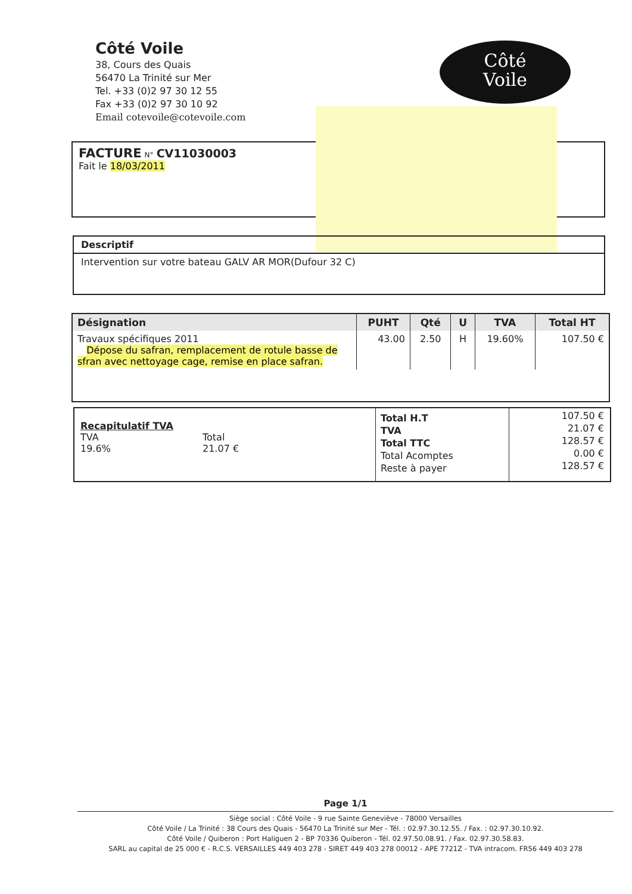Côté Voile
38, Cours des Quais
56470 La Trinité sur Mer
Tel. +33 (0)2 97 30 12 55
Fax +33 (0)2 97 30 10 92
Email cotevoile@cotevoile.com
Côté
Voile
FACTURE N° CV11030003
Fait le 18/03/2011
Descriptif
Intervention sur votre bateau GALV AR MOR(Dufour 32 C)
| Désignation | PUHT | Qté | U | TVA | Total HT |
| --- | --- | --- | --- | --- | --- |
| Travaux spécifiques 2011 Dépose du safran, remplacement de rotule basse de sfran avec nettoyage cage, remise en place safran. | 43.00 | 2.50 | H | 19.60% | 107.50 € |
Recapitulatif TVA
TVA
19.6%
Total
21.07 €
Total H.T
TVA
Total TTC
Total Acomptes
Reste à payer
107.50 €
21.07 €
128.57 €
0.00 €
128.57 €
Page 1/1
Siège social : Côté Voile - 9 rue Sainte Geneviève - 78000 Versailles
Côté Voile / La Trinité : 38 Cours des Quais - 56470 La Trinité sur Mer - Tél. : 02.97.30.12.55. / Fax. : 02.97.30.10.92.
Côté Voile / Quiberon : Port Haliguen 2 - BP 70336 Quiberon - Tél. 02.97.50.08.91. / Fax. 02.97.30.58.83.
SARL au capital de 25 000 € - R.C.S. VERSAILLES 449 403 278 - SIRET 449 403 278 00012 - APE 7721Z - TVA intracom. FR56 449 403 278